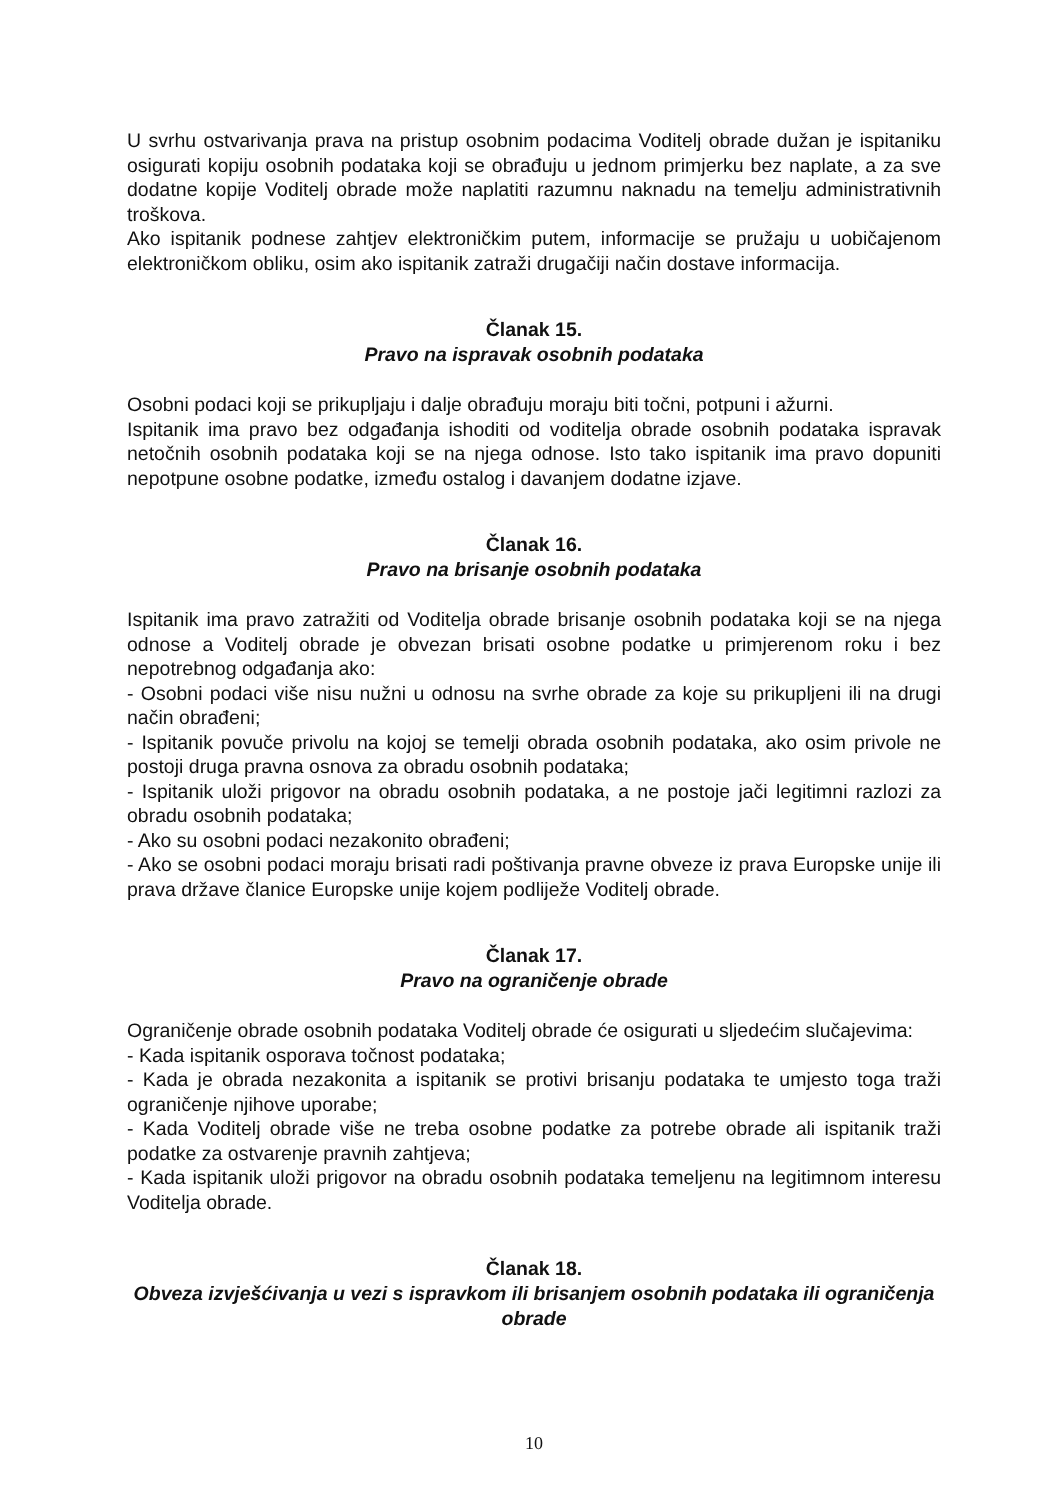U svrhu ostvarivanja prava na pristup osobnim podacima Voditelj obrade dužan je ispitaniku osigurati kopiju osobnih podataka koji se obrađuju u jednom primjerku bez naplate, a za sve dodatne kopije Voditelj obrade može naplatiti razumnu naknadu na temelju administrativnih troškova.
Ako ispitanik podnese zahtjev elektroničkim putem, informacije se pružaju u uobičajenom elektroničkom obliku, osim ako ispitanik zatraži drugačiji način dostave informacija.
Članak 15.
Pravo na ispravak osobnih podataka
Osobni podaci koji se prikupljaju i dalje obrađuju moraju biti točni, potpuni i ažurni.
Ispitanik ima pravo bez odgađanja ishoditi od voditelja obrade osobnih podataka ispravak netočnih osobnih podataka koji se na njega odnose. Isto tako ispitanik ima pravo dopuniti nepotpune osobne podatke, između ostalog i davanjem dodatne izjave.
Članak 16.
Pravo na brisanje osobnih podataka
Ispitanik ima pravo zatražiti od Voditelja obrade brisanje osobnih podataka koji se na njega odnose a Voditelj obrade je obvezan brisati osobne podatke u primjerenom roku i bez nepotrebnog odgađanja ako:
- Osobni podaci više nisu nužni u odnosu na svrhe obrade za koje su prikupljeni ili na drugi način obrađeni;
- Ispitanik povuče privolu na kojoj se temelji obrada osobnih podataka, ako osim privole ne postoji druga pravna osnova za obradu osobnih podataka;
- Ispitanik uloži prigovor na obradu osobnih podataka, a ne postoje jači legitimni razlozi za obradu osobnih podataka;
- Ako su osobni podaci nezakonito obrađeni;
- Ako se osobni podaci moraju brisati radi poštivanja pravne obveze iz prava Europske unije ili prava države članice Europske unije kojem podliježe Voditelj obrade.
Članak 17.
Pravo na ograničenje obrade
Ograničenje obrade osobnih podataka Voditelj obrade će osigurati u sljedećim slučajevima:
- Kada ispitanik osporava točnost podataka;
- Kada je obrada nezakonita a ispitanik se protivi brisanju podataka te umjesto toga traži ograničenje njihove uporabe;
- Kada Voditelj obrade više ne treba osobne podatke za potrebe obrade ali ispitanik traži podatke za ostvarenje pravnih zahtjeva;
- Kada ispitanik uloži prigovor na obradu osobnih podataka temeljenu na legitimnom interesu Voditelja obrade.
Članak 18.
Obveza izvješćivanja u vezi s ispravkom ili brisanjem osobnih podataka ili ograničenja obrade
10